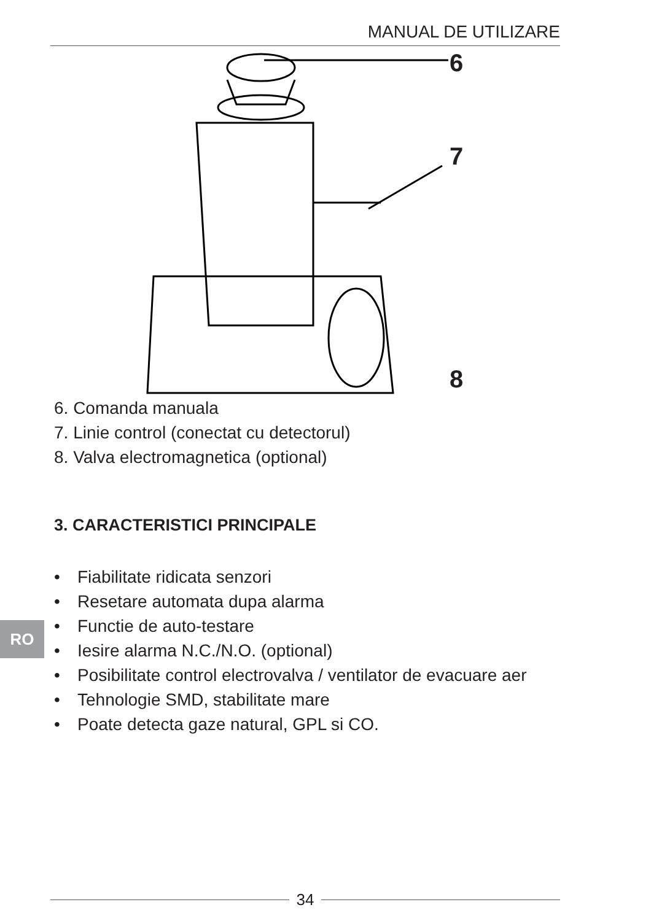MANUAL DE UTILIZARE
6
7
8
6. Comanda manuala
7. Linie control (conectat cu detectorul)
8. Valva electromagnetica (optional)
3. CARACTERISTICI PRINCIPALE
• Fiabilitate ridicata senzori
• Resetare automata dupa alarma
• Functie de auto-testare
• Iesire alarma N.C./N.O. (optional)
• Posibilitate control electrovalva / ventilator de evacuare aer
• Tehnologie SMD, stabilitate mare
• Poate detecta gaze natural, GPL si CO.
RO
34